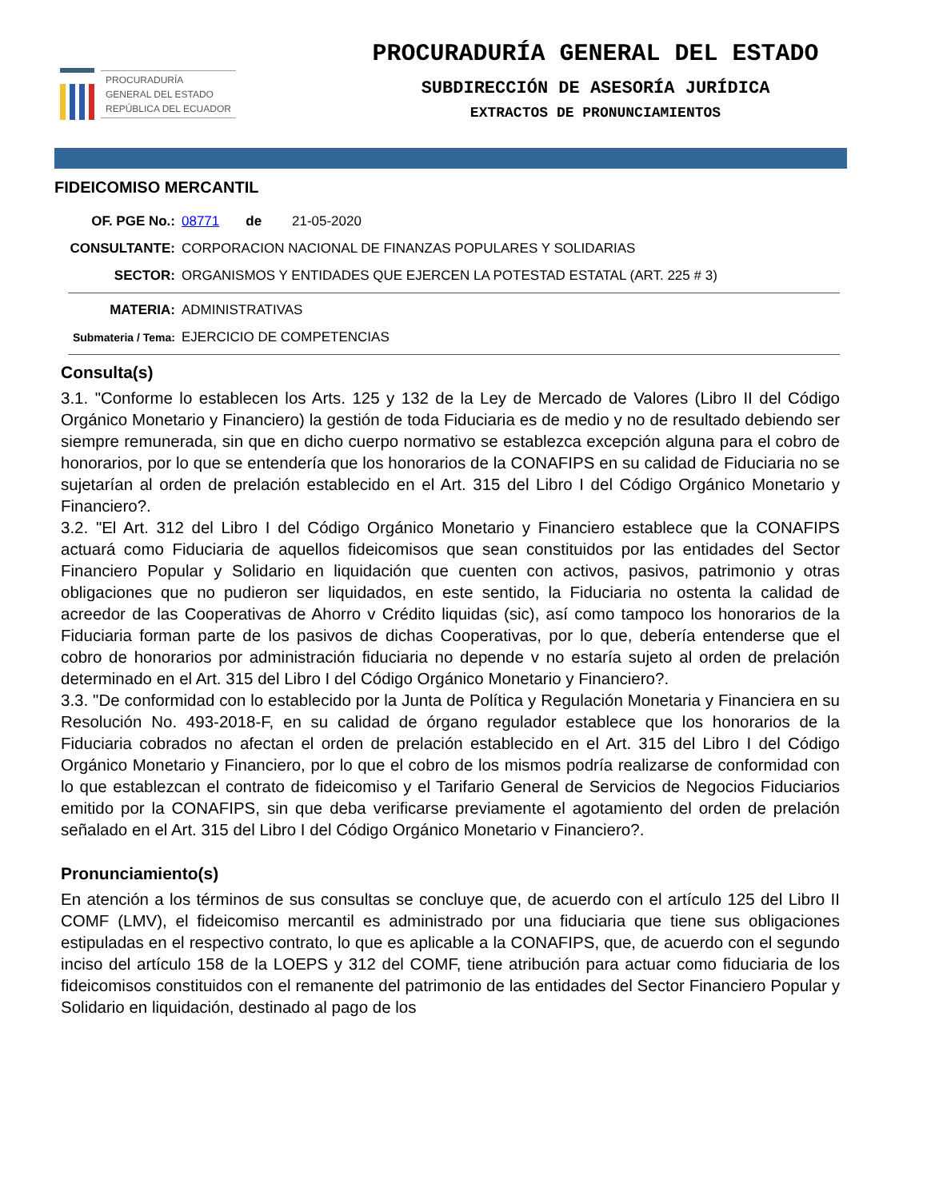PROCURADURÍA
GENERAL DEL ESTADO
REPÚBLICA DEL ECUADOR
PROCURADURÍA GENERAL DEL ESTADO
SUBDIRECCIÓN DE ASESORÍA JURÍDICA
EXTRACTOS DE PRONUNCIAMIENTOS
FIDEICOMISO MERCANTIL
OF. PGE No.: 08771 de 21-05-2020
CONSULTANTE: CORPORACION NACIONAL DE FINANZAS POPULARES Y SOLIDARIAS
SECTOR: ORGANISMOS Y ENTIDADES QUE EJERCEN LA POTESTAD ESTATAL (ART. 225 # 3)
MATERIA: ADMINISTRATIVAS
Submateria / Tema:
EJERCICIO DE COMPETENCIAS
Consulta(s)
3.1. "Conforme lo establecen los Arts. 125 y 132 de la Ley de Mercado de Valores (Libro II del Código Orgánico Monetario y Financiero) la gestión de toda Fiduciaria es de medio y no de resultado debiendo ser siempre remunerada, sin que en dicho cuerpo normativo se establezca excepción alguna para el cobro de honorarios, por lo que se entendería que los honorarios de la CONAFIPS en su calidad de Fiduciaria no se sujetarían al orden de prelación establecido en el Art. 315 del Libro I del Código Orgánico Monetario y Financiero?.
3.2. "El Art. 312 del Libro I del Código Orgánico Monetario y Financiero establece que la CONAFIPS actuará como Fiduciaria de aquellos fideicomisos que sean constituidos por las entidades del Sector Financiero Popular y Solidario en liquidación que cuenten con activos, pasivos, patrimonio y otras obligaciones que no pudieron ser liquidados, en este sentido, la Fiduciaria no ostenta la calidad de acreedor de las Cooperativas de Ahorro v Crédito liquidas (sic), así como tampoco los honorarios de la Fiduciaria forman parte de los pasivos de dichas Cooperativas, por lo que, debería entenderse que el cobro de honorarios por administración fiduciaria no depende v no estaría sujeto al orden de prelación determinado en el Art. 315 del Libro I del Código Orgánico Monetario y Financiero?.
3.3. "De conformidad con lo establecido por la Junta de Política y Regulación Monetaria y Financiera en su Resolución No. 493-2018-F, en su calidad de órgano regulador establece que los honorarios de la Fiduciaria cobrados no afectan el orden de prelación establecido en el Art. 315 del Libro I del Código Orgánico Monetario y Financiero, por lo que el cobro de los mismos podría realizarse de conformidad con lo que establezcan el contrato de fideicomiso y el Tarifario General de Servicios de Negocios Fiduciarios emitido por la CONAFIPS, sin que deba verificarse previamente el agotamiento del orden de prelación señalado en el Art. 315 del Libro I del Código Orgánico Monetario v Financiero?.
Pronunciamiento(s)
En atención a los términos de sus consultas se concluye que, de acuerdo con el artículo 125 del Libro II COMF (LMV), el fideicomiso mercantil es administrado por una fiduciaria que tiene sus obligaciones estipuladas en el respectivo contrato, lo que es aplicable a la CONAFIPS, que, de acuerdo con el segundo inciso del artículo 158 de la LOEPS y 312 del COMF, tiene atribución para actuar como fiduciaria de los fideicomisos constituidos con el remanente del patrimonio de las entidades del Sector Financiero Popular y Solidario en liquidación, destinado al pago de los